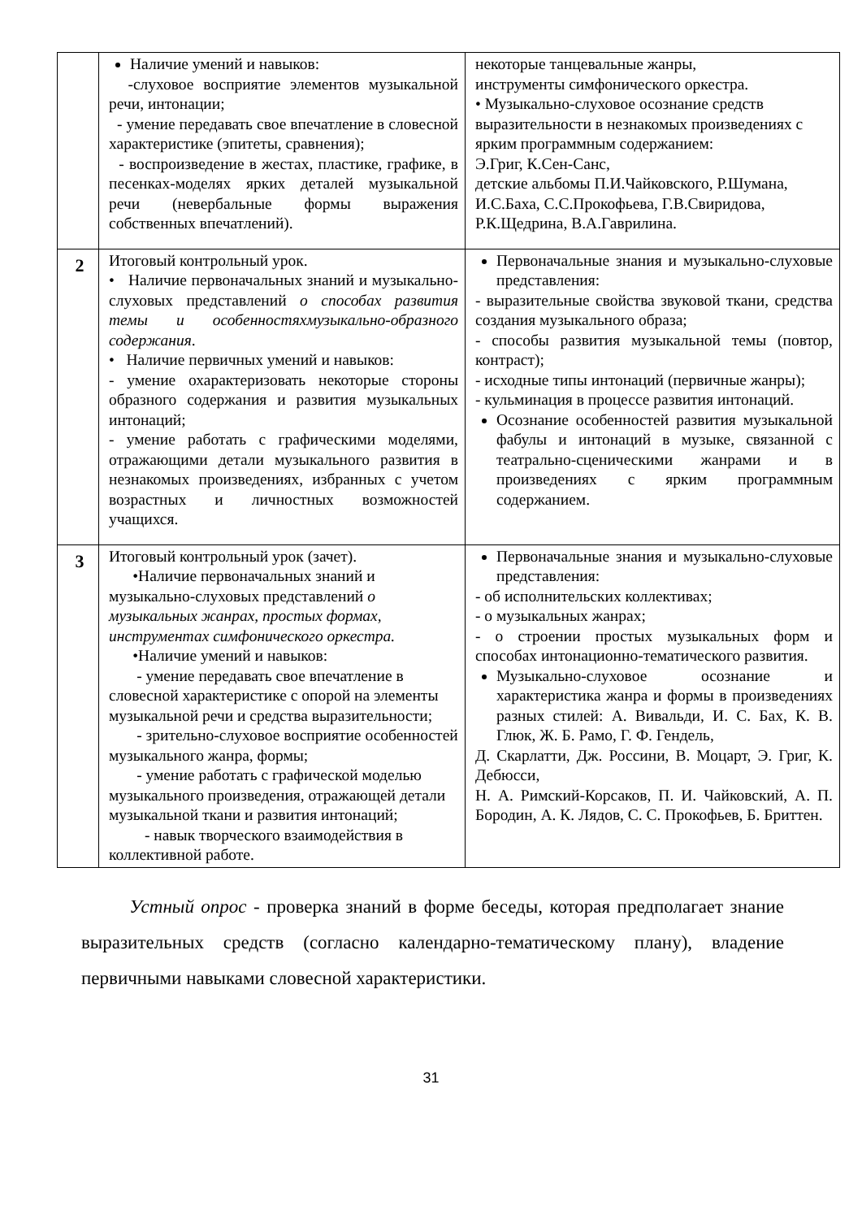| | Наличие умений и навыков: -слуховое восприятие элементов музыкальной речи, интонации; - умение передавать свое впечатление в словесной характеристике (эпитеты, сравнения); - воспроизведение в жестах, пластике, графике, в песенках-моделях ярких деталей музыкальной речи (невербальные формы выражения собственных впечатлений). | некоторые танцевальные жанры, инструменты симфонического оркестра. • Музыкально-слуховое осознание средств выразительности в незнакомых произведениях с ярким программным содержанием: Э.Григ, К.Сен-Санс, детские альбомы П.И.Чайковского, Р.Шумана, И.С.Баха, С.С.Прокофьева, Г.В.Свиридова, Р.К.Щедрина, В.А.Гаврилина. |
| 2 | Итоговый контрольный урок. • Наличие первоначальных знаний и музыкально-слуховых представлений о способах развития темы и особенностяхмузыкально-образного содержания . • Наличие первичных умений и навыков: - умение охарактеризовать некоторые стороны образного содержания и развития музыкальных интонаций; - умение работать с графическими моделями, отражающими детали музыкального развития в незнакомых произведениях, избранных с учетом возрастных и личностных возможностей учащихся. | Первоначальные знания и музыкально-слуховые представления: - выразительные свойства звуковой ткани, средства создания музыкального образа; - способы развития музыкальной темы (повтор, контраст); - исходные типы интонаций (первичные жанры); - кульминация в процессе развития интонаций. Осознание особенностей развития музыкальной фабулы и интонаций в музыке, связанной с театрально-сценическими жанрами и в произведениях с ярким программным содержанием. |
| 3 | Итоговый контрольный урок (зачет). •Наличие первоначальных знаний и музыкально-слуховых представлений о музыкальных жанрах, простых формах, инструментах симфонического оркестра. •Наличие умений и навыков: - умение передавать свое впечатление в словесной характеристике с опорой на элементы музыкальной речи и средства выразительности; - зрительно-слуховое восприятие особенностей музыкального жанра, формы; - умение работать с графической моделью музыкального произведения, отражающей детали музыкальной ткани и развития интонаций; - навык творческого взаимодействия в коллективной работе. | Первоначальные знания и музыкально-слуховые представления: - об исполнительских коллективах; - о музыкальных жанрах; - о строении простых музыкальных форм и способах интонационно-тематического развития. Музыкально-слуховое осознание и характеристика жанра и формы в произведениях разных стилей: А. Вивальди, И. С. Бах, К. В. Глюк, Ж. Б. Рамо, Г. Ф. Гендель, Д. Скарлатти, Дж. Россини, В. Моцарт, Э. Григ, К. Дебюсси, Н. А. Римский-Корсаков, П. И. Чайковский, А. П. Бородин, А. К. Лядов, С. С. Прокофьев, Б. Бриттен. |
Устный опрос - проверка знаний в форме беседы, которая предполагает знание выразительных средств (согласно календарно-тематическому плану), владение первичными навыками словесной характеристики.
31